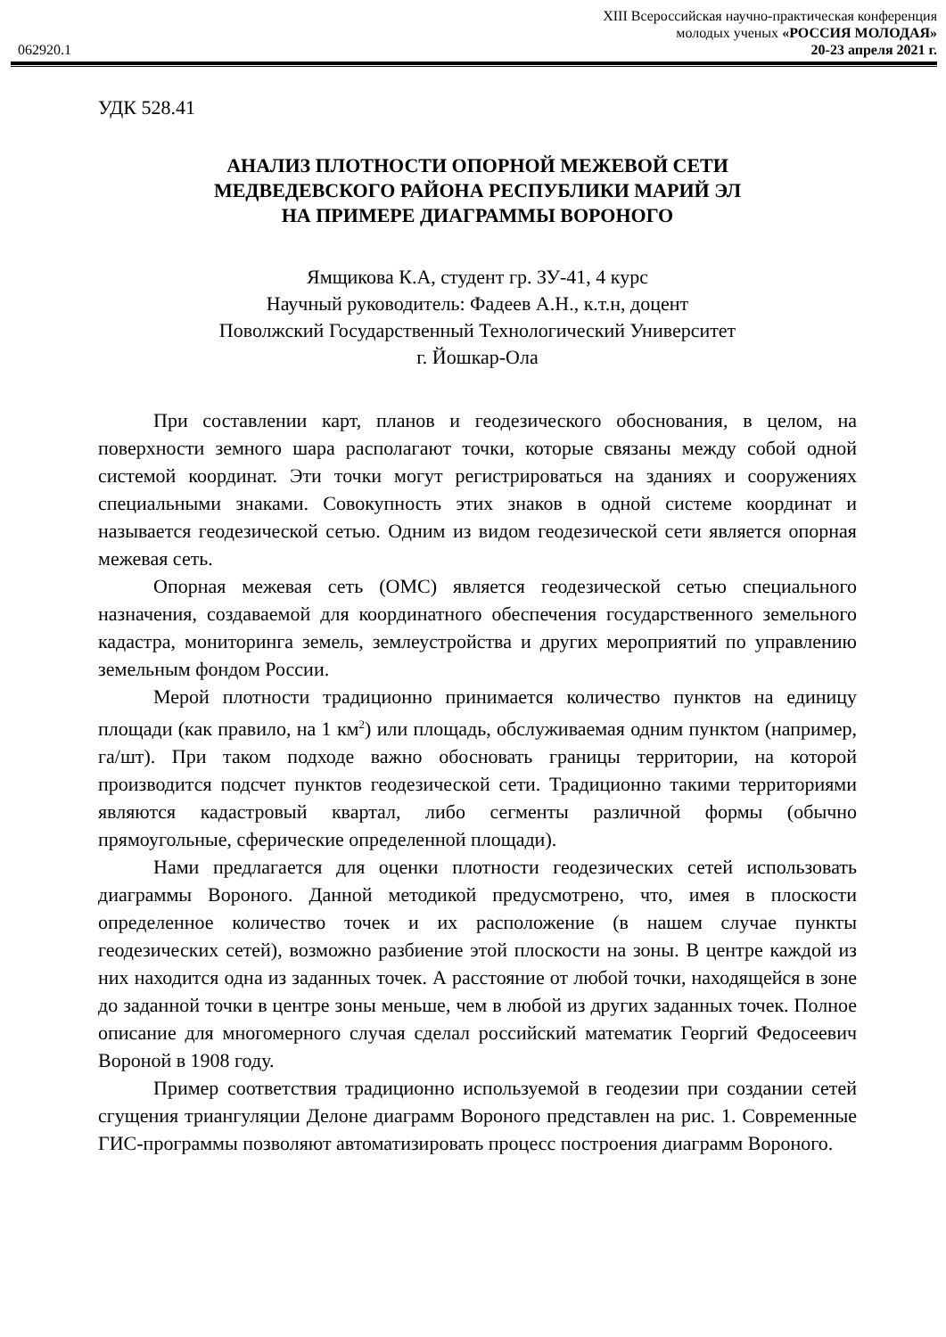062920.1
XIII Всероссийская научно-практическая конференция
молодых ученых «РОССИЯ МОЛОДАЯ»
20-23 апреля 2021 г.
УДК 528.41
АНАЛИЗ ПЛОТНОСТИ ОПОРНОЙ МЕЖЕВОЙ СЕТИ
МЕДВЕДЕВСКОГО РАЙОНА РЕСПУБЛИКИ МАРИЙ ЭЛ
НА ПРИМЕРЕ ДИАГРАММЫ ВОРОНОГО
Ямщикова К.А, студент гр. ЗУ-41, 4 курс
Научный руководитель: Фадеев А.Н., к.т.н, доцент
Поволжский Государственный Технологический Университет
г. Йошкар-Ола
При составлении карт, планов и геодезического обоснования, в целом, на поверхности земного шара располагают точки, которые связаны между собой одной системой координат. Эти точки могут регистрироваться на зданиях и сооружениях специальными знаками. Совокупность этих знаков в одной системе координат и называется геодезической сетью. Одним из видом геодезической сети является опорная межевая сеть.
Опорная межевая сеть (ОМС) является геодезической сетью специального назначения, создаваемой для координатного обеспечения государственного земельного кадастра, мониторинга земель, землеустройства и других мероприятий по управлению земельным фондом России.
Мерой плотности традиционно принимается количество пунктов на единицу площади (как правило, на 1 км<sup>2</sup>) или площадь, обслуживаемая одним пунктом (например, га/шт). При таком подходе важно обосновать границы территории, на которой производится подсчет пунктов геодезической сети. Традиционно такими территориями являются кадастровый квартал, либо сегменты различной формы (обычно прямоугольные, сферические определенной площади).
Нами предлагается для оценки плотности геодезических сетей использовать диаграммы Вороного. Данной методикой предусмотрено, что, имея в плоскости определенное количество точек и их расположение (в нашем случае пункты геодезических сетей), возможно разбиение этой плоскости на зоны. В центре каждой из них находится одна из заданных точек. А расстояние от любой точки, находящейся в зоне до заданной точки в центре зоны меньше, чем в любой из других заданных точек. Полное описание для многомерного случая сделал российский математик Георгий Федосеевич Вороной в 1908 году.
Пример соответствия традиционно используемой в геодезии при создании сетей сгущения триангуляции Делоне диаграмм Вороного представлен на рис. 1. Современные ГИС-программы позволяют автоматизировать процесс построения диаграмм Вороного.